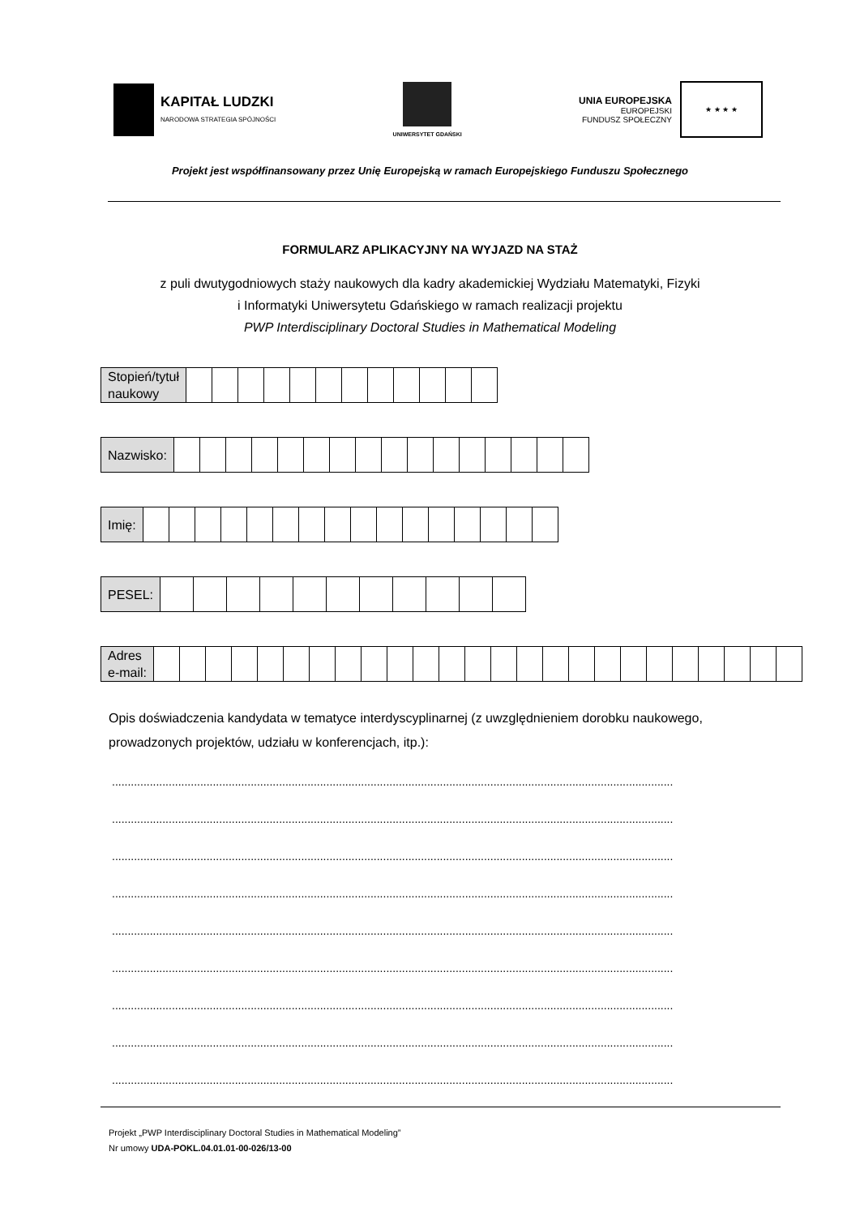KAPITAŁ LUDZKI
NARODOWA STRATEGIA SPÓJNOŚCI
UNIWERSYTET GDAŃSKI
UNIA EUROPEJSKA
EUROPEJSKI
FUNDUSZ SPOŁECZNY
★ ★ ★ ★
Projekt jest współfinansowany przez Unię Europejską w ramach Europejskiego Funduszu Społecznego
FORMULARZ APLIKACYJNY NA WYJAZD NA STAŻ
z puli dwutygodniowych staży naukowych dla kadry akademickiej Wydziału Matematyki, Fizyki
i Informatyki Uniwersytetu Gdańskiego w ramach realizacji projektu
PWP Interdisciplinary Doctoral Studies in Mathematical Modeling
| Stopień/tytuł naukowy | | | | | | | | | | | | |
| Nazwisko: | | | | | | | | | | | | | | | | |
| Imię: | | | | | | | | | | | | | | | | |
| PESEL: | | | | | | | | | | | |
| Adres e-mail: | | | | | | | | | | | | | | | | | | | | | | | | | |
Opis doświadczenia kandydata w tematyce interdyscyplinarnej (z uwzględnieniem dorobku naukowego, prowadzonych projektów, udziału w konferencjach, itp.):
..................................................................................................................................................................................
..................................................................................................................................................................................
..................................................................................................................................................................................
..................................................................................................................................................................................
..................................................................................................................................................................................
..................................................................................................................................................................................
..................................................................................................................................................................................
..................................................................................................................................................................................
..................................................................................................................................................................................
Projekt „PWP Interdisciplinary Doctoral Studies in Mathematical Modeling”
Nr umowy UDA-POKL.04.01.01-00-026/13-00